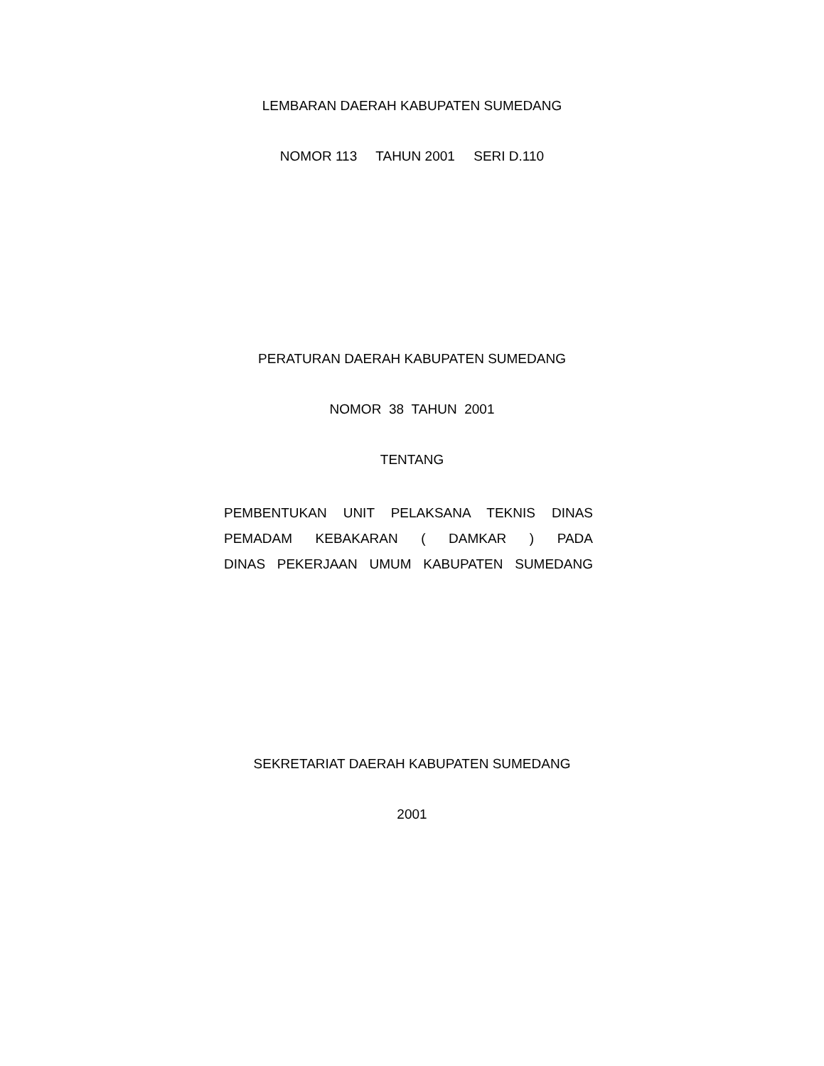LEMBARAN DAERAH KABUPATEN SUMEDANG
NOMOR 113 TAHUN 2001 SERI D.110
PERATURAN DAERAH KABUPATEN SUMEDANG
NOMOR 38 TAHUN 2001
TENTANG
PEMBENTUKAN UNIT PELAKSANA TEKNIS DINAS
PEMADAM KEBAKARAN ( DAMKAR ) PADA
DINAS PEKERJAAN UMUM KABUPATEN SUMEDANG
SEKRETARIAT DAERAH KABUPATEN SUMEDANG
2001